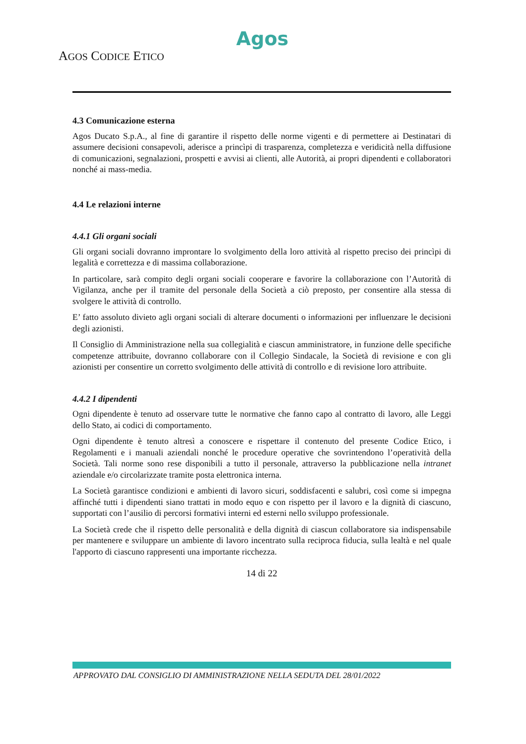Agos
AGOS CODICE ETICO
4.3 Comunicazione esterna
Agos Ducato S.p.A., al fine di garantire il rispetto delle norme vigenti e di permettere ai Destinatari di assumere decisioni consapevoli, aderisce a princìpi di trasparenza, completezza e veridicità nella diffusione di comunicazioni, segnalazioni, prospetti e avvisi ai clienti, alle Autorità, ai propri dipendenti e collaboratori nonché ai mass-media.
4.4 Le relazioni interne
4.4.1 Gli organi sociali
Gli organi sociali dovranno improntare lo svolgimento della loro attività al rispetto preciso dei princìpi di legalità e correttezza e di massima collaborazione.
In particolare, sarà compito degli organi sociali cooperare e favorire la collaborazione con l’Autorità di Vigilanza, anche per il tramite del personale della Società a ciò preposto, per consentire alla stessa di svolgere le attività di controllo.
E’ fatto assoluto divieto agli organi sociali di alterare documenti o informazioni per influenzare le decisioni degli azionisti.
Il Consiglio di Amministrazione nella sua collegialità e ciascun amministratore, in funzione delle specifiche competenze attribuite, dovranno collaborare con il Collegio Sindacale, la Società di revisione e con gli azionisti per consentire un corretto svolgimento delle attività di controllo e di revisione loro attribuite.
4.4.2 I dipendenti
Ogni dipendente è tenuto ad osservare tutte le normative che fanno capo al contratto di lavoro, alle Leggi dello Stato, ai codici di comportamento.
Ogni dipendente è tenuto altresì a conoscere e rispettare il contenuto del presente Codice Etico, i Regolamenti e i manuali aziendali nonché le procedure operative che sovrintendono l’operatività della Società. Tali norme sono rese disponibili a tutto il personale, attraverso la pubblicazione nella intranet aziendale e/o circolarizzate tramite posta elettronica interna.
La Società garantisce condizioni e ambienti di lavoro sicuri, soddisfacenti e salubri, così come si impegna affinché tutti i dipendenti siano trattati in modo equo e con rispetto per il lavoro e la dignità di ciascuno, supportati con l’ausilio di percorsi formativi interni ed esterni nello sviluppo professionale.
La Società crede che il rispetto delle personalità e della dignità di ciascun collaboratore sia indispensabile per mantenere e sviluppare un ambiente di lavoro incentrato sulla reciproca fiducia, sulla lealtà e nel quale l'apporto di ciascuno rappresenti una importante ricchezza.
14 di 22
APPROVATO DAL CONSIGLIO DI AMMINISTRAZIONE NELLA SEDUTA DEL 28/01/2022